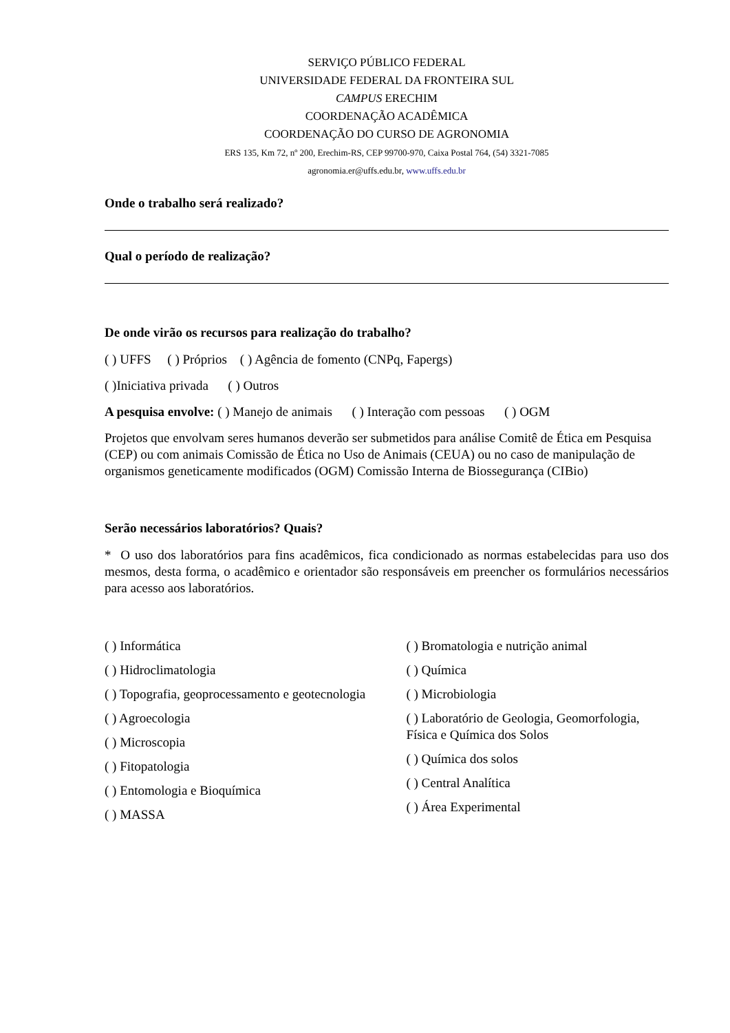SERVIÇO PÚBLICO FEDERAL
UNIVERSIDADE FEDERAL DA FRONTEIRA SUL
CAMPUS ERECHIM
COORDENAÇÃO ACADÊMICA
COORDENAÇÃO DO CURSO DE AGRONOMIA
ERS 135, Km 72, nº 200, Erechim-RS, CEP 99700-970, Caixa Postal 764, (54) 3321-7085
agronomia.er@uffs.edu.br, www.uffs.edu.br
Onde o trabalho será realizado?
Qual o período de realização?
De onde virão os recursos para realização do trabalho?
( ) UFFS ( ) Próprios ( ) Agência de fomento (CNPq, Fapergs)
( )Iniciativa privada ( ) Outros
A pesquisa envolve: ( ) Manejo de animais ( ) Interação com pessoas ( ) OGM
Projetos que envolvam seres humanos deverão ser submetidos para análise Comitê de Ética em Pesquisa (CEP) ou com animais Comissão de Ética no Uso de Animais (CEUA) ou no caso de manipulação de organismos geneticamente modificados (OGM) Comissão Interna de Biossegurança (CIBio)
Serão necessários laboratórios? Quais?
* O uso dos laboratórios para fins acadêmicos, fica condicionado as normas estabelecidas para uso dos mesmos, desta forma, o acadêmico e orientador são responsáveis em preencher os formulários necessários para acesso aos laboratórios.
( ) Informática
( ) Hidroclimatologia
( ) Topografia, geoprocessamento e geotecnologia
( ) Agroecologia
( ) Microscopia
( ) Fitopatologia
( ) Entomologia e Bioquímica
( ) MASSA
( ) Bromatologia e nutrição animal
( ) Química
( ) Microbiologia
( ) Laboratório de Geologia, Geomorfologia, Física e Química dos Solos
( ) Química dos solos
( ) Central Analítica
( ) Área Experimental